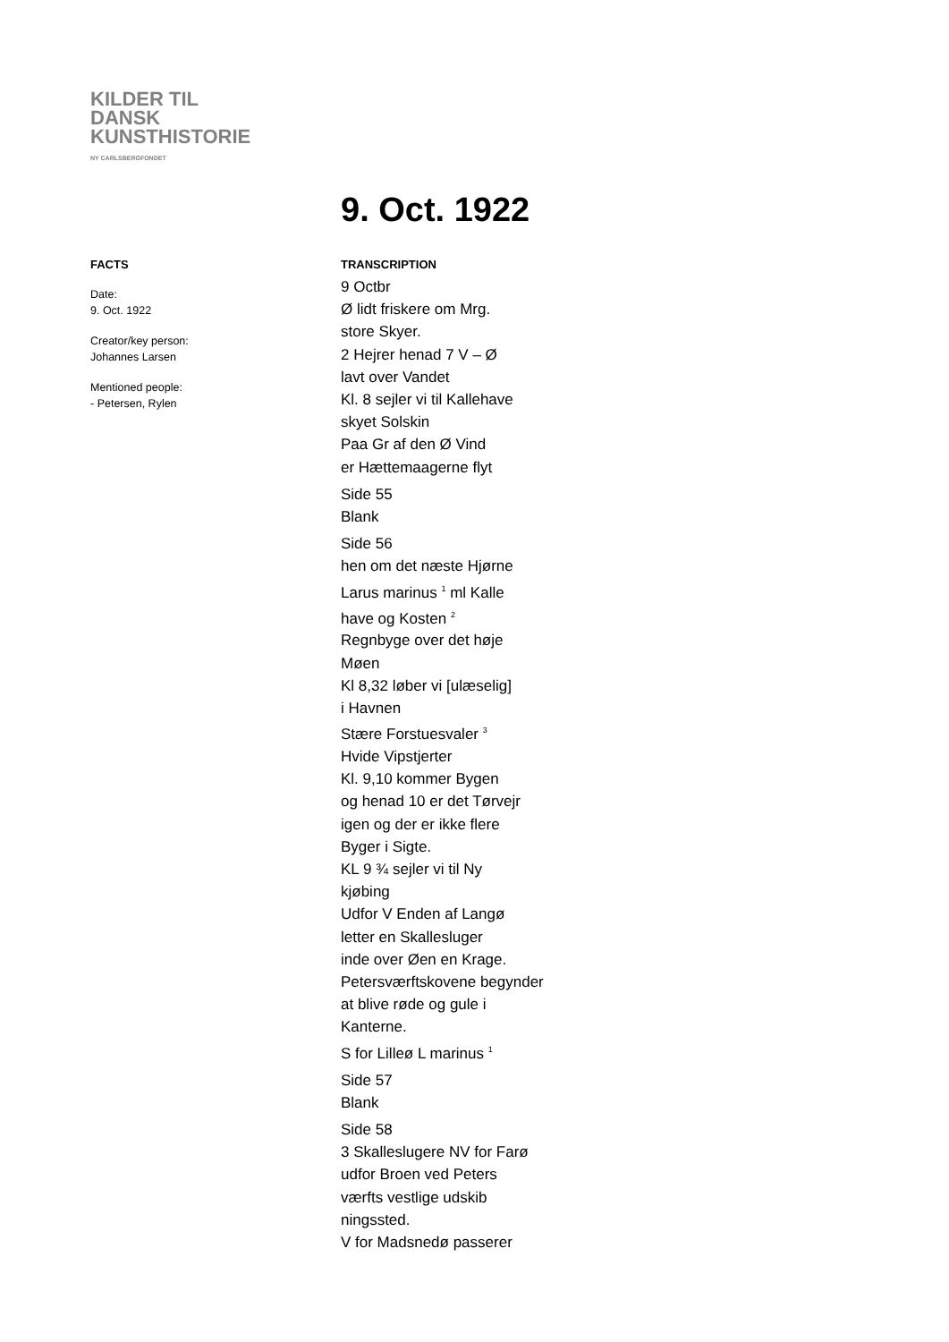KILDER TIL
DANSK
KUNSTHISTORIE
NY CARLSBERGFONDET
9. Oct. 1922
FACTS
Date:
9. Oct. 1922
Creator/key person:
Johannes Larsen
Mentioned people:
- Petersen, Rylen
TRANSCRIPTION
9 Octbr
Ø lidt friskere om Mrg.
store Skyer.
2 Hejrer henad 7 V – Ø
lavt over Vandet
Kl. 8 sejler vi til Kallehave
skyet Solskin
Paa Gr af den Ø Vind
er Hættemaagerne flyt
Side 55
Blank
Side 56
hen om det næste Hjørne
Larus marinus <sup>1</sup> ml Kalle
have og Kosten <sup>2</sup>
Regnbyge over det høje
Møen
Kl 8,32 løber vi [ulæselig]
i Havnen
Stære Forstuesvaler <sup>3</sup>
Hvide Vipstjerter
Kl. 9,10 kommer Bygen
og henad 10 er det Tørvejr
igen og der er ikke flere
Byger i Sigte.
KL 9 ¾ sejler vi til Ny
kjøbing
Udfor V Enden af Langø
letter en Skallesluger
inde over Øen en Krage.
Petersværftskovene begynder
at blive røde og gule i
Kanterne.
S for Lilleø L marinus <sup>1</sup>
Side 57
Blank
Side 58
3 Skalleslugere NV for Farø
udfor Broen ved Peters
værfts vestlige udskib
ningssted.
V for Madsnedø passerer